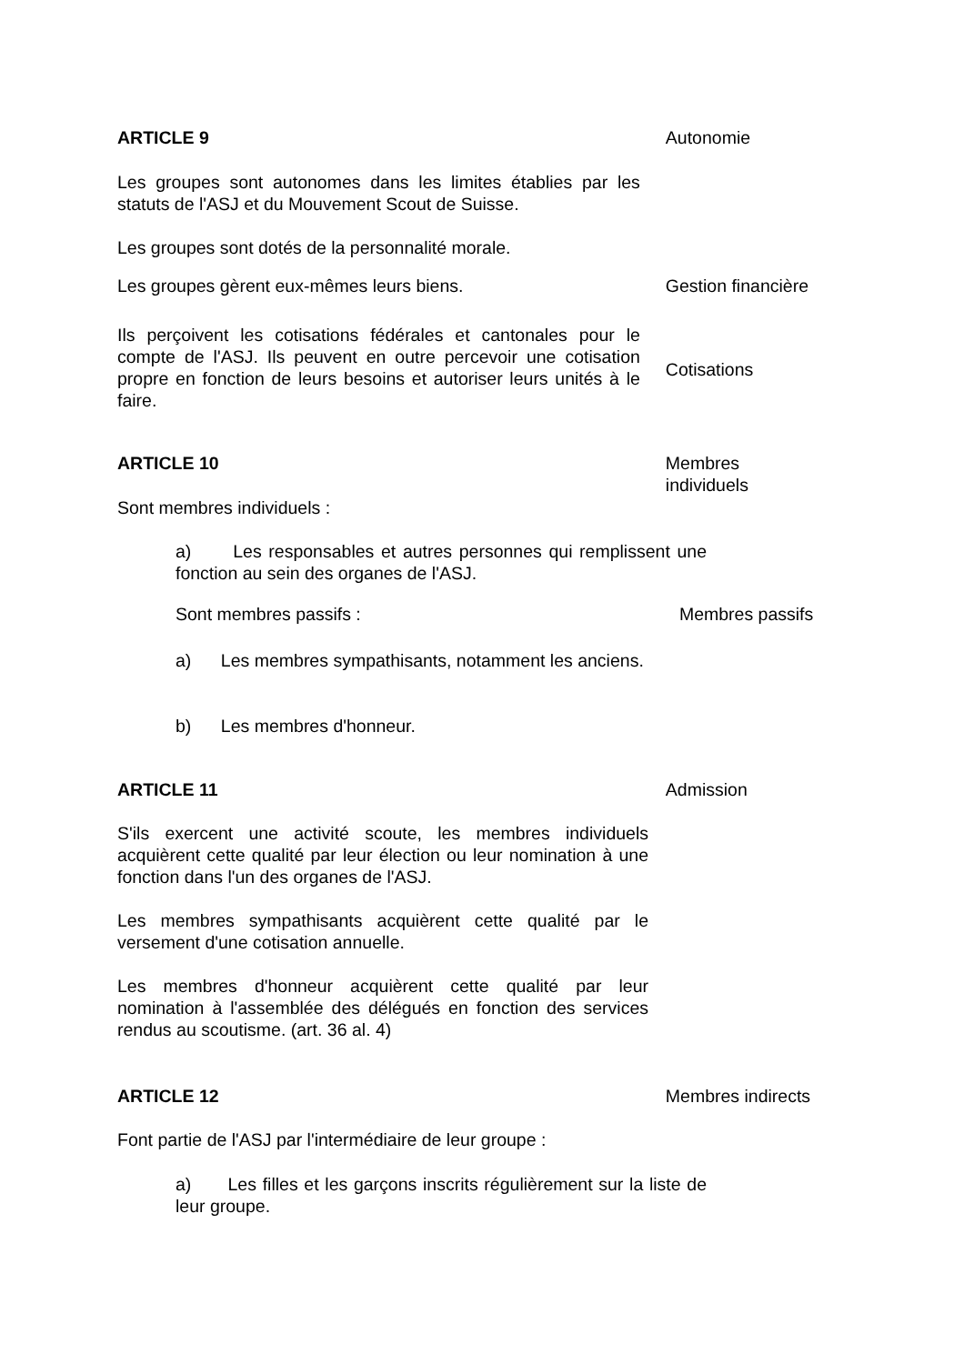ARTICLE 9 Autonomie
Les groupes sont autonomes dans les limites établies par les statuts de l'ASJ et du Mouvement Scout de Suisse.
Les groupes sont dotés de la personnalité morale.
Les groupes gèrent eux-mêmes leurs biens. Gestion financière
Ils perçoivent les cotisations fédérales et cantonales pour le compte de l'ASJ. Ils peuvent en outre percevoir une cotisation propre en fonction de leurs besoins et autoriser leurs unités à le faire.
Cotisations
ARTICLE 10 Membres individuels
Sont membres individuels :
a) Les responsables et autres personnes qui remplissent une fonction au sein des organes de l'ASJ.
Sont membres passifs : Membres passifs
a) Les membres sympathisants, notamment les anciens.
b) Les membres d'honneur.
ARTICLE 11 Admission
S'ils exercent une activité scoute, les membres individuels acquièrent cette qualité par leur élection ou leur nomination à une fonction dans l'un des organes de l'ASJ.
Les membres sympathisants acquièrent cette qualité par le versement d'une cotisation annuelle.
Les membres d'honneur acquièrent cette qualité par leur nomination à l'assemblée des délégués en fonction des services rendus au scoutisme. (art. 36 al. 4)
ARTICLE 12 Membres indirects
Font partie de l'ASJ par l'intermédiaire de leur groupe :
a) Les filles et les garçons inscrits régulièrement sur la liste de leur groupe.